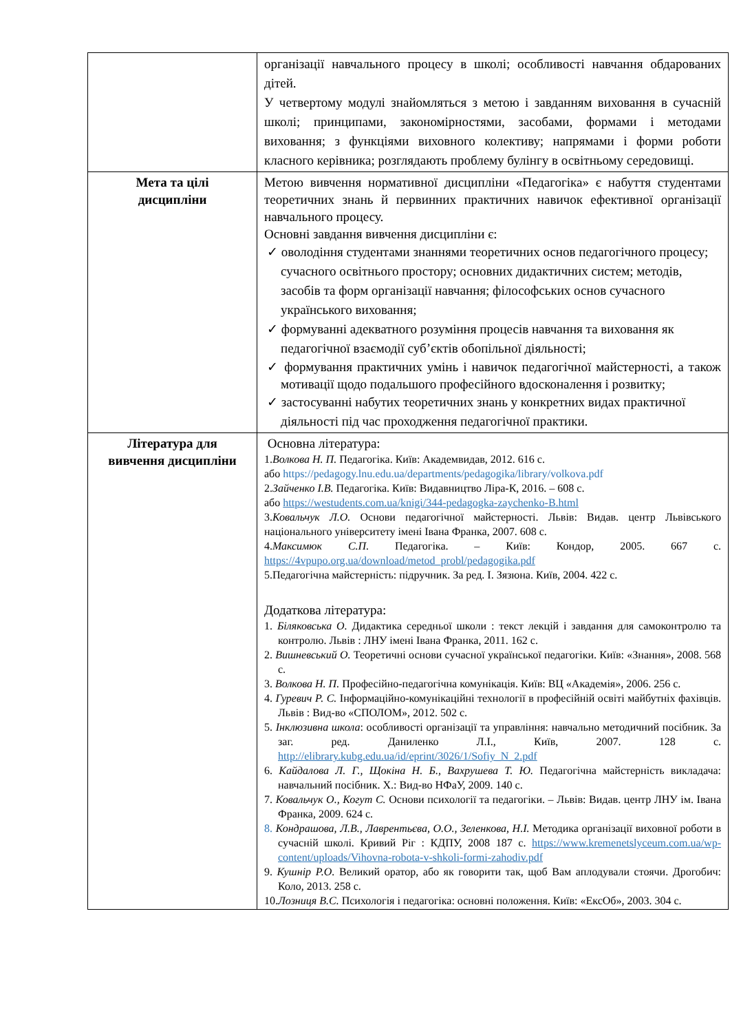| | організації навчального процесу в школі; особливості навчання обдарованих дітей. У четвертому модулі знайомляться з метою і завданням виховання в сучасній школі; принципами, закономірностями, засобами, формами і методами виховання; з функціями виховного колективу; напрямами і форми роботи класного керівника; розглядають проблему булінгу в освітньому середовищі. |
| Мета та цілі дисципліни | Метою вивчення нормативної дисципліни «Педагогіка» є набуття студентами теоретичних знань й первинних практичних навичок ефективної організації навчального процесу. Основні завдання вивчення дисципліни є: ✓ оволодіння студентами знаннями теоретичних основ педагогічного процесу; сучасного освітнього простору; основних дидактичних систем; методів, засобів та форм організації навчання; філософських основ сучасного українського виховання; ✓ формуванні адекватного розуміння процесів навчання та виховання як педагогічної взаємодії суб’єктів обопільної діяльності; ✓ формування практичних умінь і навичок педагогічної майстерності, а також мотивації щодо подальшого професійного вдосконалення і розвитку; ✓ застосуванні набутих теоретичних знань у конкретних видах практичної діяльності під час проходження педагогічної практики. |
| Література для вивчення дисципліни | Основна література: 1. Волкова Н. П. Педагогіка. Київ: Академвидав, 2012. 616 с. або https://pedagogy.lnu.edu.ua/departments/pedagogika/library/volkova.pdf 2. Зайченко І.В. Педагогіка. Київ: Видавництво Ліра-К, 2016. – 608 с. або https://westudents.com.ua/knigi/344-pedagogka-zaychenko-B.html 3. Ковальчук Л.О. Основи педагогічної майстерності. Львів: Видав. центр Львівського національного університету імені Івана Франка, 2007. 608 с. 4. Максимюк С.П. Педагогіка. – Київ: Кондор, 2005. 667 с. https://4vpupo.org.ua/download/metod_probl/pedagogika.pdf 5.Педагогічна майстерність: підручник. За ред. І. Зязюна. Київ, 2004. 422 с. Додаткова література: 1. Біляковська О. Дидактика середньої школи : текст лекцій і завдання для самоконтролю та контролю. Львів : ЛНУ імені Івана Франка, 2011. 162 с. 2. Вишневський О. Теоретичні основи сучасної української педагогіки. Київ: «Знання», 2008. 568 с. 3. Волкова Н. П. Професійно-педагогічна комунікація. Київ: ВЦ «Академія», 2006. 256 с. 4. Гуревич Р. С. Інформаційно-комунікаційні технології в професійній освіті майбутніх фахівців. Львів : Вид-во «СПОЛОМ», 2012. 502 с. 5. Інклюзивна школа : особливості організації та управління: навчально методичний посібник. За заг. ред. Даниленко Л.І., Київ, 2007. 128 с. http://elibrary.kubg.edu.ua/id/eprint/3026/1/Sofiy_N_2.pdf 6. Кайдалова Л. Г., Щокіна Н. Б., Вахрушева Т. Ю. Педагогічна майстерність викладача: навчальний посібник. Х.: Вид-во НФаУ, 2009. 140 с. 7. Ковальчук О., Когут С. Основи психології та педагогіки. – Львів: Видав. центр ЛНУ ім. Івана Франка, 2009. 624 с. 8. Кондрашова, Л.В., Лаврентьєва, О.О., Зеленкова, Н.І. Методика організації виховної роботи в сучасній школі. Кривий Ріг : КДПУ, 2008 187 с. https://www.kremenetslyceum.com.ua/wp-content/uploads/Vihovna-robota-v-shkoli-formi-zahodiv.pdf 9. Кушнір Р.О. Великий оратор, або як говорити так, щоб Вам аплодували стоячи. Дрогобич: Коло, 2013. 258 с. 10. Лозниця В.С. Психологія і педагогіка: основні положення. Київ: «ЕксОб», 2003. 304 с. |